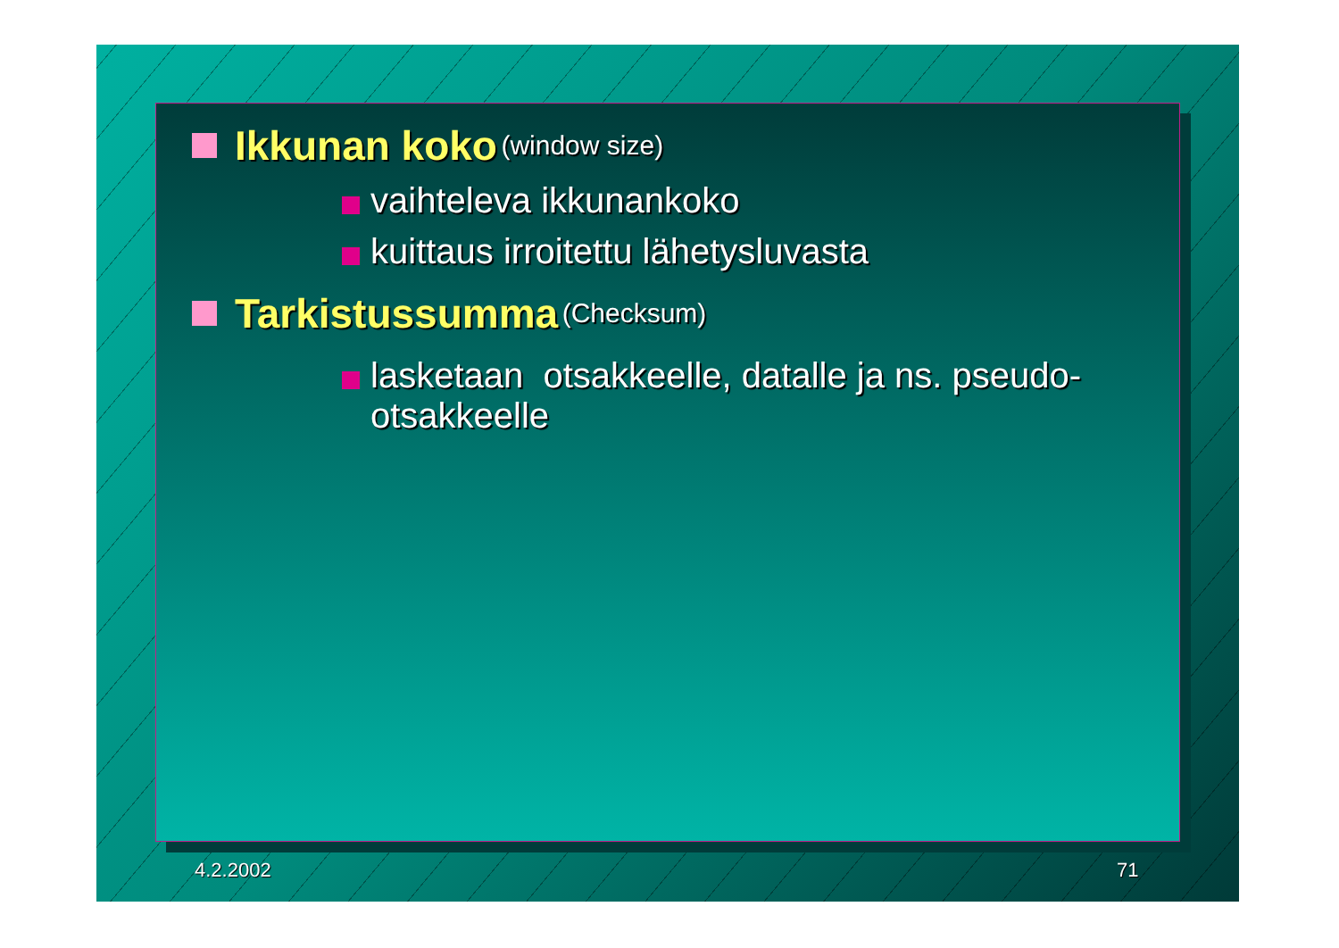Ikkunan koko (window size)
vaihteleva ikkunankoko
kuittaus irroitettu lähetysluvasta
Tarkistussumma (Checksum)
lasketaan otsakkeelle, datalle ja ns. pseudo-otsakkeelle
4.2.2002 71